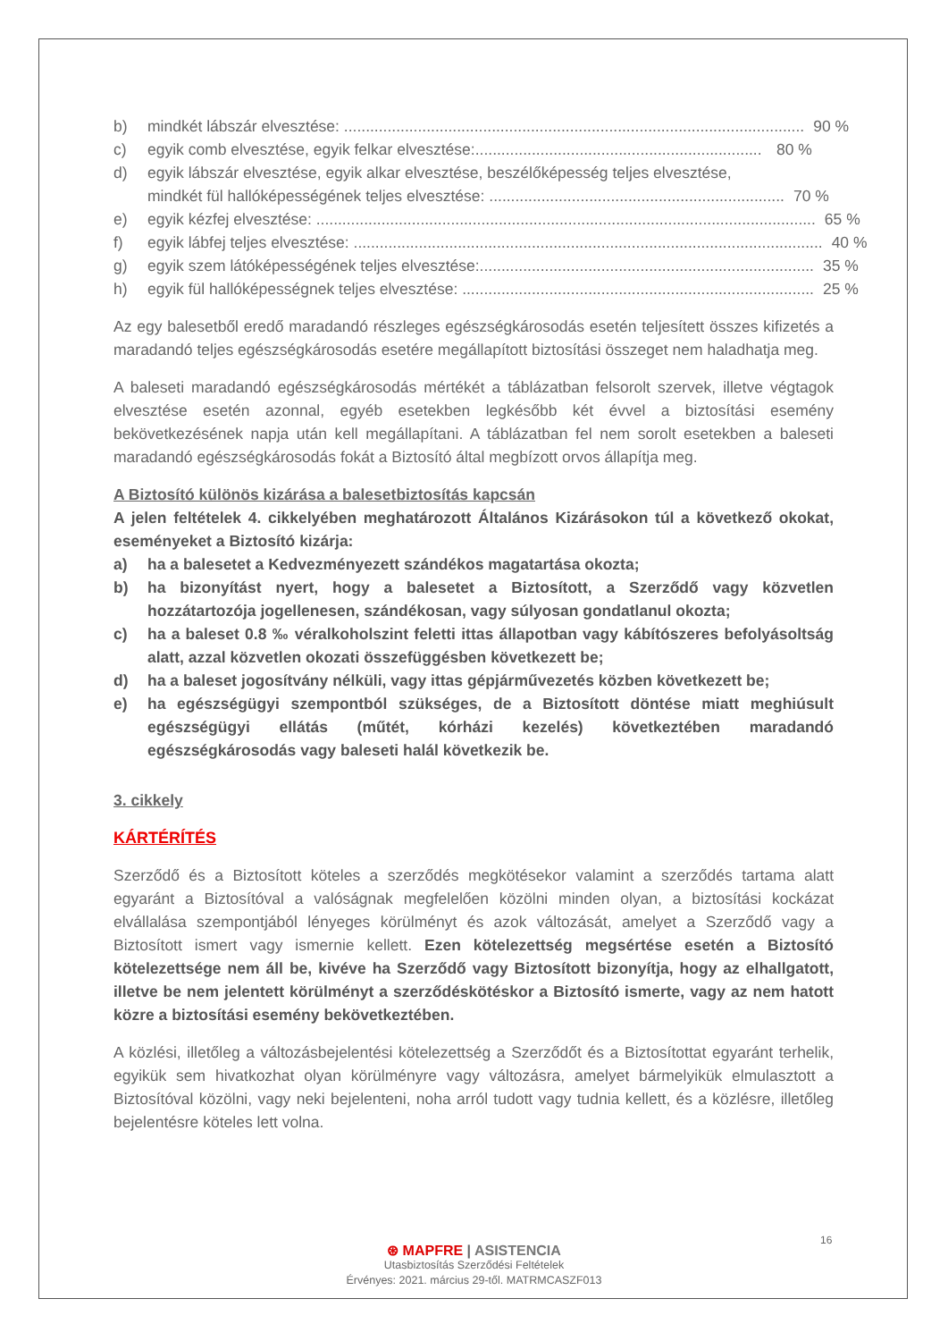b) mindkét lábszár elvesztése: .......................................................................................................... 90 %
c) egyik comb elvesztése, egyik felkar elvesztése:.................................................................. 80 %
d) egyik lábszár elvesztése, egyik alkar elvesztése, beszélőképesség teljes elvesztése,
mindkét fül hallóképességének teljes elvesztése: .................................................................... 70 %
e) egyik kézfej elvesztése: ................................................................................................................... 65 %
f) egyik lábfej teljes elvesztése: ............................................................................................................ 40 %
g) egyik szem látóképességének teljes elvesztése:............................................................................. 35 %
h) egyik fül hallóképességnek teljes elvesztése: ................................................................................. 25 %
Az egy balesetből eredő maradandó részleges egészségkárosodás esetén teljesített összes kifizetés a maradandó teljes egészségkárosodás esetére megállapított biztosítási összeget nem haladhatja meg.
A baleseti maradandó egészségkárosodás mértékét a táblázatban felsorolt szervek, illetve végtagok elvesztése esetén azonnal, egyéb esetekben legkésőbb két évvel a biztosítási esemény bekövetkezésének napja után kell megállapítani. A táblázatban fel nem sorolt esetekben a baleseti maradandó egészségkárosodás fokát a Biztosító által megbízott orvos állapítja meg.
A Biztosító különös kizárása a balesetbiztosítás kapcsán
A jelen feltételek 4. cikkelyében meghatározott Általános Kizárásokon túl a következő okokat, eseményeket a Biztosító kizárja:
a) ha a balesetet a Kedvezményezett szándékos magatartása okozta;
b) ha bizonyítást nyert, hogy a balesetet a Biztosított, a Szerződő vagy közvetlen hozzátartozója jogellenesen, szándékosan, vagy súlyosan gondatlanul okozta;
c) ha a baleset 0.8 ‰ véralkoholszint feletti ittas állapotban vagy kábítószeres befolyásoltság alatt, azzal közvetlen okozati összefüggésben következett be;
d) ha a baleset jogosítvány nélküli, vagy ittas gépjárművezetés közben következett be;
e) ha egészségügyi szempontból szükséges, de a Biztosított döntése miatt meghiúsult egészségügyi ellátás (műtét, kórházi kezelés) következtében maradandó egészségkárosodás vagy baleseti halál következik be.
3. cikkely
KÁRTÉRÍTÉS
Szerződő és a Biztosított köteles a szerződés megkötésekor valamint a szerződés tartama alatt egyaránt a Biztosítóval a valóságnak megfelelően közölni minden olyan, a biztosítási kockázat elvállalása szempontjából lényeges körülményt és azok változását, amelyet a Szerződő vagy a Biztosított ismert vagy ismernie kellett. Ezen kötelezettség megsértése esetén a Biztosító kötelezettsége nem áll be, kivéve ha Szerződő vagy Biztosított bizonyítja, hogy az elhallgatott, illetve be nem jelentett körülményt a szerződéskötéskor a Biztosító ismerte, vagy az nem hatott közre a biztosítási esemény bekövetkeztében.
A közlési, illetőleg a változásbejelentési kötelezettség a Szerződőt és a Biztosítottat egyaránt terhelik, egyikük sem hivatkozhat olyan körülményre vagy változásra, amelyet bármelyikük elmulasztott a Biztosítóval közölni, vagy neki bejelenteni, noha arról tudott vagy tudnia kellett, és a közlésre, illetőleg bejelentésre köteles lett volna.
16
⊛ MAPFRE | ASISTENCIA
Utasbiztosítás Szerződési Feltételek
Érvényes: 2021. március 29-től. MATRMCASZF013